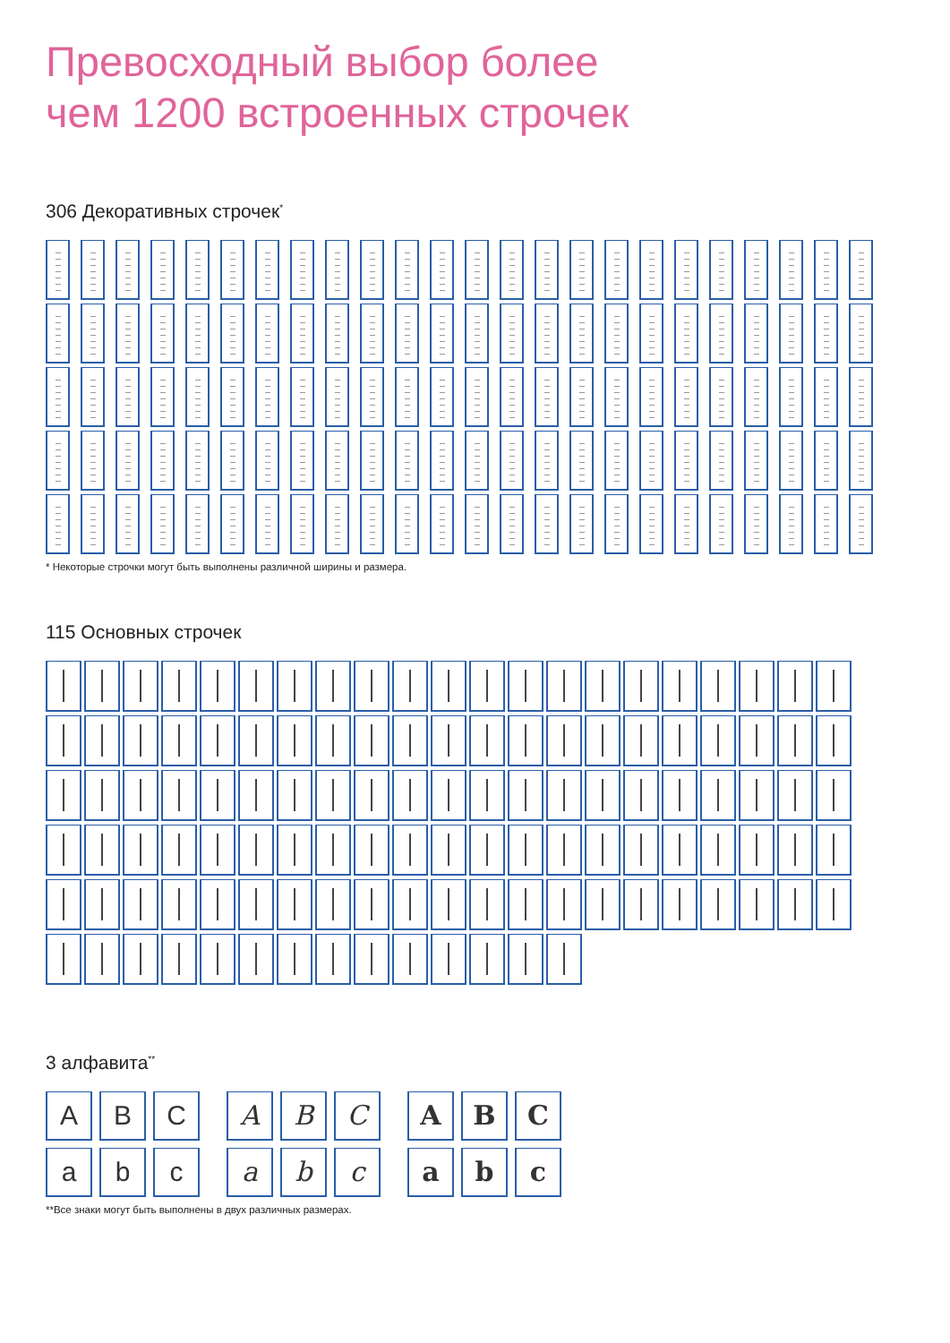Превосходный выбор более
чем 1200 встроенных строчек
306 Декоративных строчек<sup>*</sup>
* Некоторые строчки могут быть выполнены различной ширины и размера.
115 Основных строчек
3 алфавита<sup>**</sup>
A
B
C
a
b
c
A
B
C
a
b
c
A
B
C
a
b
c
**Все знаки могут быть выполнены в двух различных размерах.